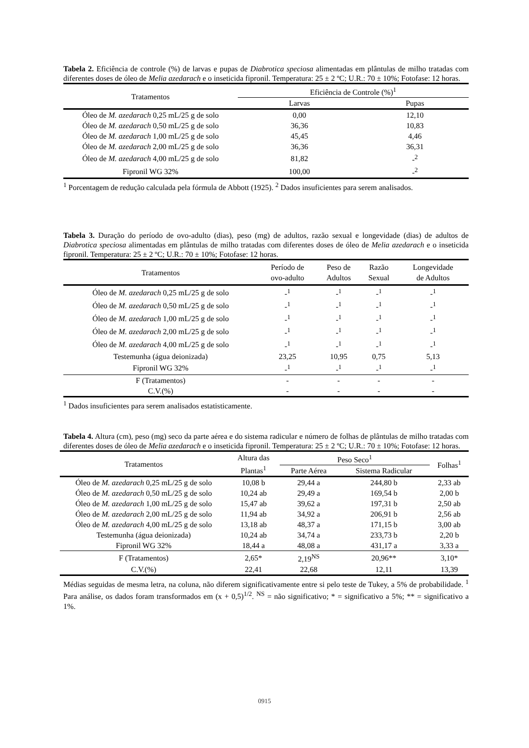Tabela 2. Eficiência de controle (%) de larvas e pupas de Diabrotica speciosa alimentadas em plântulas de milho tratadas com diferentes doses de óleo de Melia azedarach e o inseticida fipronil. Temperatura: 25 ± 2 ºC; U.R.: 70 ± 10%; Fotofase: 12 horas.
| Tratamentos | Eficiência de Controle (%)<sup>1</sup> | |
| --- | --- | --- |
| | Larvas | Pupas |
| Óleo de M. azedarach 0,25 mL/25 g de solo | 0,00 | 12,10 |
| Óleo de M. azedarach 0,50 mL/25 g de solo | 36,36 | 10,83 |
| Óleo de M. azedarach 1,00 mL/25 g de solo | 45,45 | 4,46 |
| Óleo de M. azedarach 2,00 mL/25 g de solo | 36,36 | 36,31 |
| Óleo de M. azedarach 4,00 mL/25 g de solo | 81,82 | -<sup>2</sup> |
| Fipronil WG 32% | 100,00 | -<sup>2</sup> |
<sup>1</sup> Porcentagem de redução calculada pela fórmula de Abbott (1925). <sup>2</sup> Dados insuficientes para serem analisados.
Tabela 3. Duração do período de ovo-adulto (dias), peso (mg) de adultos, razão sexual e longevidade (dias) de adultos de Diabrotica speciosa alimentadas em plântulas de milho tratadas com diferentes doses de óleo de Melia azedarach e o inseticida fipronil. Temperatura: 25 ± 2 ºC; U.R.: 70 ± 10%; Fotofase: 12 horas.
| Tratamentos | Período de ovo-adulto | Peso de Adultos | Razão Sexual | Longevidade de Adultos |
| --- | --- | --- | --- | --- |
| Óleo de M. azedarach 0,25 mL/25 g de solo | -<sup>1</sup> | -<sup>1</sup> | -<sup>1</sup> | -<sup>1</sup> |
| Óleo de M. azedarach 0,50 mL/25 g de solo | -<sup>1</sup> | -<sup>1</sup> | -<sup>1</sup> | -<sup>1</sup> |
| Óleo de M. azedarach 1,00 mL/25 g de solo | -<sup>1</sup> | -<sup>1</sup> | -<sup>1</sup> | -<sup>1</sup> |
| Óleo de M. azedarach 2,00 mL/25 g de solo | -<sup>1</sup> | -<sup>1</sup> | -<sup>1</sup> | -<sup>1</sup> |
| Óleo de M. azedarach 4,00 mL/25 g de solo | -<sup>1</sup> | -<sup>1</sup> | -<sup>1</sup> | -<sup>1</sup> |
| Testemunha (água deionizada) | 23,25 | 10,95 | 0,75 | 5,13 |
| Fipronil WG 32% | -<sup>1</sup> | -<sup>1</sup> | -<sup>1</sup> | -<sup>1</sup> |
| F (Tratamentos) | - | - | - | - |
| C.V.(%) | - | - | - | - |
<sup>1</sup> Dados insuficientes para serem analisados estatisticamente.
Tabela 4. Altura (cm), peso (mg) seco da parte aérea e do sistema radicular e número de folhas de plântulas de milho tratadas com diferentes doses de óleo de Melia azedarach e o inseticida fipronil. Temperatura: 25 ± 2 ºC; U.R.: 70 ± 10%; Fotofase: 12 horas.
| Tratamentos | Altura das Plantas<sup>1</sup> | Peso Seco<sup>1</sup> | | Folhas<sup>1</sup> |
| --- | --- | --- | --- | --- |
| | | Parte Aérea | Sistema Radicular | |
| Óleo de M. azedarach 0,25 mL/25 g de solo | 10,08 b | 29,44 a | 244,80 b | 2,33 ab |
| Óleo de M. azedarach 0,50 mL/25 g de solo | 10,24 ab | 29,49 a | 169,54 b | 2,00 b |
| Óleo de M. azedarach 1,00 mL/25 g de solo | 15,47 ab | 39,62 a | 197,31 b | 2,50 ab |
| Óleo de M. azedarach 2,00 mL/25 g de solo | 11,94 ab | 34,92 a | 206,91 b | 2,56 ab |
| Óleo de M. azedarach 4,00 mL/25 g de solo | 13,18 ab | 48,37 a | 171,15 b | 3,00 ab |
| Testemunha (água deionizada) | 10,24 ab | 34,74 a | 233,73 b | 2,20 b |
| Fipronil WG 32% | 18,44 a | 48,08 a | 431,17 a | 3,33 a |
| F (Tratamentos) | 2,65* | 2,19<sup>NS</sup> | 20,96** | 3,10* |
| C.V.(%) | 22,41 | 22,68 | 12,11 | 13,39 |
Médias seguidas de mesma letra, na coluna, não diferem significativamente entre si pelo teste de Tukey, a 5% de probabilidade. <sup>1</sup> Para análise, os dados foram transformados em (x + 0,5)<sup>1/2</sup>. <sup>NS</sup> = não significativo; * = significativo a 5%; ** = significativo a 1%.
0915